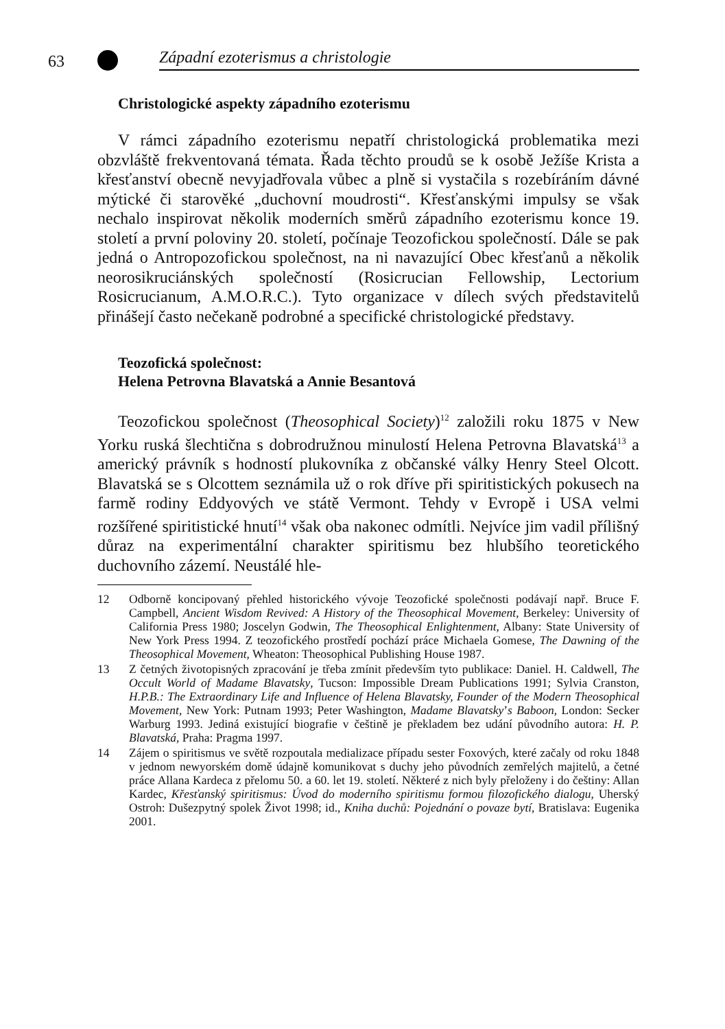63 Západní ezoterismus a christologie
Christologické aspekty západního ezoterismu
V rámci západního ezoterismu nepatří christologická problematika mezi obzvláště frekventovaná témata. Řada těchto proudů se k osobě Ježíše Krista a křesťanství obecně nevyjadřovala vůbec a plně si vystačila s rozebíráním dávné mýtické či starověké „duchovní moudrosti“. Křesťanskými impulsy se však nechalo inspirovat několik moderních směrů západního ezoterismu konce 19. století a první poloviny 20. století, počínaje Teozofickou společností. Dále se pak jedná o Antropozofickou společnost, na ni navazující Obec křesťanů a několik neorosikruciánských společností (Rosicrucian Fellowship, Lectorium Rosicrucianum, A.M.O.R.C.). Tyto organizace v dílech svých představitelů přinášejí často nečekaně podrobné a specifické christologické představy.
Teozofická společnost:
Helena Petrovna Blavatská a Annie Besantová
Teozofickou společnost (Theosophical Society)<sup>12</sup> založili roku 1875 v New Yorku ruská šlechtična s dobrodružnou minulostí Helena Petrovna Blavatská<sup>13</sup> a americký právník s hodností plukovníka z občanské války Henry Steel Olcott. Blavatská se s Olcottem seznámila už o rok dříve při spiritistických pokusech na farmě rodiny Eddyových ve státě Vermont. Tehdy v Evropě i USA velmi rozšířené spiritistické hnutí<sup>14</sup> však oba nakonec odmítli. Nejvíce jim vadil přílišný důraz na experimentální charakter spiritismu bez hlubšího teoretického duchovního zázemí. Neustálé hle-
12 Odborně koncipovaný přehled historického vývoje Teozofické společnosti podávají např. Bruce F. Campbell, Ancient Wisdom Revived: A History of the Theosophical Movement, Berkeley: University of California Press 1980; Joscelyn Godwin, The Theosophical Enlightenment, Albany: State University of New York Press 1994. Z teozofického prostředí pochází práce Michaela Gomese, The Dawning of the Theosophical Movement, Wheaton: Theosophical Publishing House 1987.
13 Z četných životopisných zpracování je třeba zmínit především tyto publikace: Daniel. H. Caldwell, The Occult World of Madame Blavatsky, Tucson: Impossible Dream Publications 1991; Sylvia Cranston, H.P.B.: The Extraordinary Life and Influence of Helena Blavatsky, Founder of the Modern Theosophical Movement, New York: Putnam 1993; Peter Washington, Madame Blavatsky’s Baboon, London: Secker Warburg 1993. Jediná existující biografie v češtině je překladem bez udání původního autora: H. P. Blavatská, Praha: Pragma 1997.
14 Zájem o spiritismus ve světě rozpoutala medializace případu sester Foxových, které začaly od roku 1848 v jednom newyorském domě údajně komunikovat s duchy jeho původních zemřelých majitelů, a četné práce Allana Kardeca z přelomu 50. a 60. let 19. století. Některé z nich byly přeloženy i do češtiny: Allan Kardec, Křesťanský spiritismus: Úvod do moderního spiritismu formou filozofického dialogu, Uherský Ostroh: Dušezpytný spolek Život 1998; id., Kniha duchů: Pojednání o povaze bytí, Bratislava: Eugenika 2001.